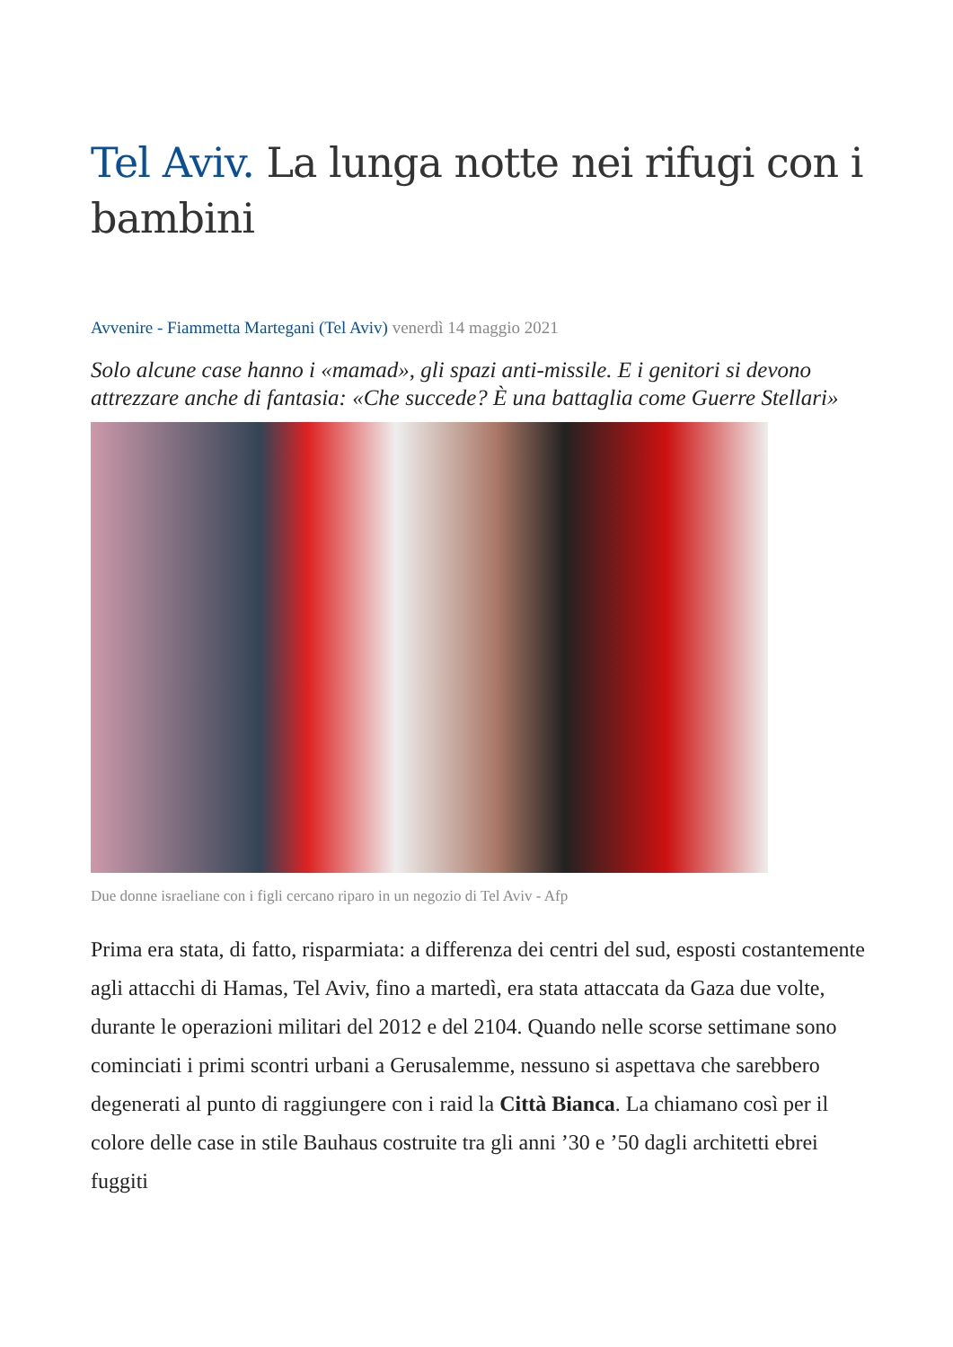Tel Aviv. La lunga notte nei rifugi con i bambini
Avvenire - Fiammetta Martegani (Tel Aviv) venerdì 14 maggio 2021
Solo alcune case hanno i «mamad», gli spazi anti-missile. E i genitori si devono attrezzare anche di fantasia: «Che succede? È una battaglia come Guerre Stellari»
Due donne israeliane con i figli cercano riparo in un negozio di Tel Aviv - Afp
Prima era stata, di fatto, risparmiata: a differenza dei centri del sud, esposti costantemente agli attacchi di Hamas, Tel Aviv, fino a martedì, era stata attaccata da Gaza due volte, durante le operazioni militari del 2012 e del 2104. Quando nelle scorse settimane sono cominciati i primi scontri urbani a Gerusalemme, nessuno si aspettava che sarebbero degenerati al punto di raggiungere con i raid la Città Bianca. La chiamano così per il colore delle case in stile Bauhaus costruite tra gli anni ’30 e ’50 dagli architetti ebrei fuggiti